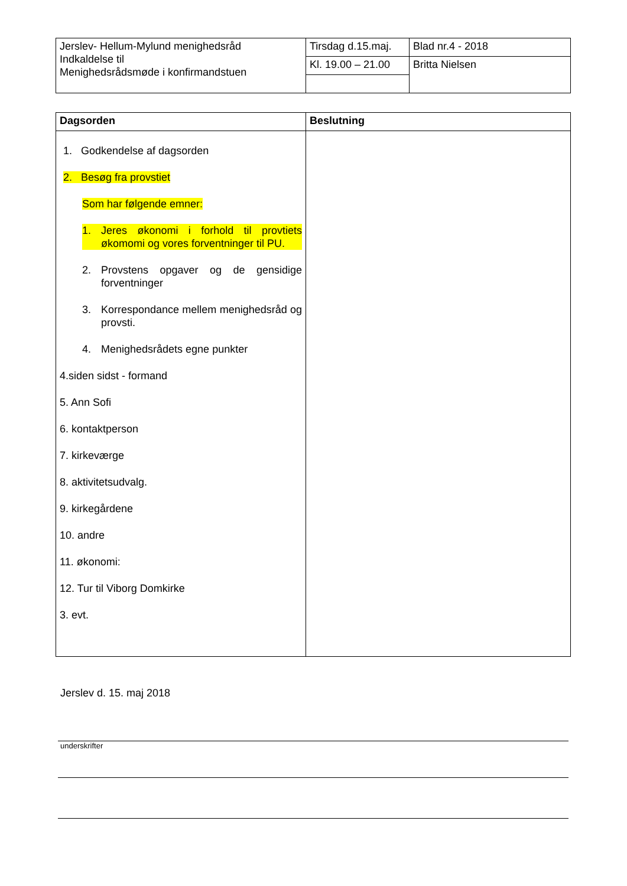| Jerslev- Hellum-Mylund menighedsråd Indkaldelse til Menighedsrådsmøde i konfirmandstuen | Tirsdag d.15.maj. | Blad nr.4 - 2018 |
| | Kl. 19.00 – 21.00 | Britta Nielsen |
| Dagsorden | Beslutning |
| 1. Godkendelse af dagsorden 2. Besøg fra provstiet Som har følgende emner: 1. Jeres økonomi i forhold til provtiets økomomi og vores forventninger til PU. 2. Provstens opgaver og de gensidige forventninger 3. Korrespondance mellem menighedsråd og provsti. 4. Menighedsrådets egne punkter 4.siden sidst - formand 5. Ann Sofi 6. kontaktperson 7. kirkeværge 8. aktivitetsudvalg. 9. kirkegårdene 10. andre 11. økonomi: 12. Tur til Viborg Domkirke 3. evt. | |
Jerslev d. 15. maj 2018
underskrifter